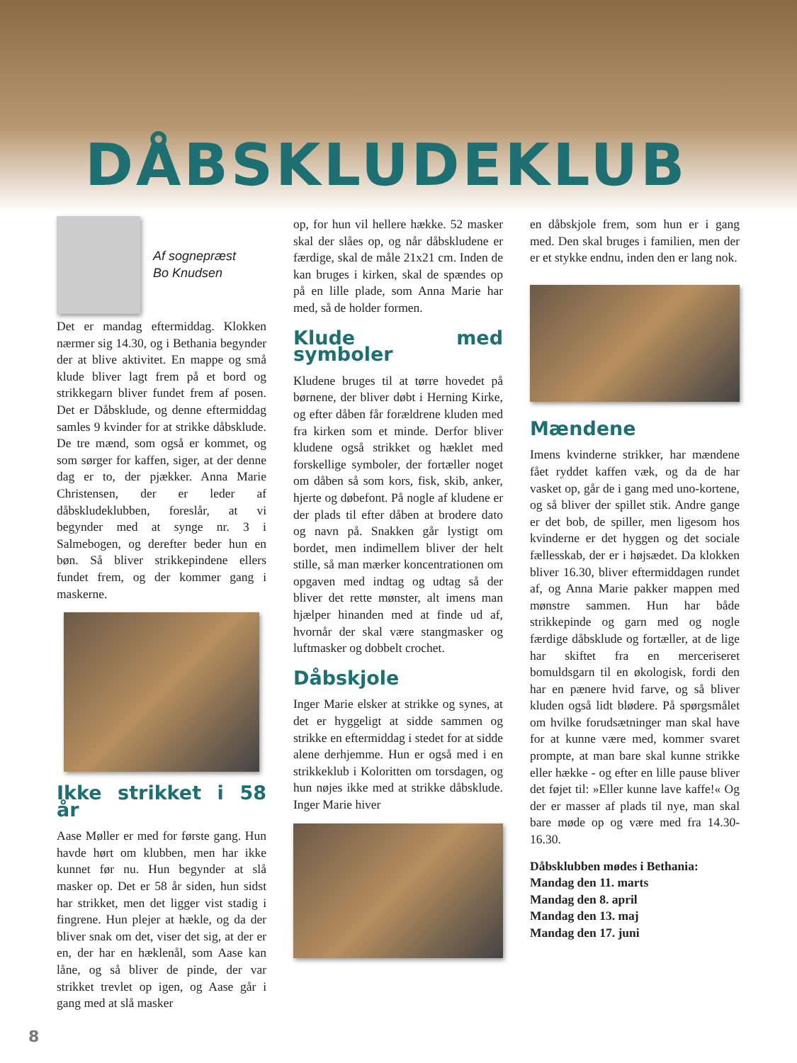DÅBSKLUDEKLUB
Af sognepræst
Bo Knudsen
Det er mandag eftermiddag. Klokken nærmer sig 14.30, og i Bethania begynder der at blive aktivitet. En mappe og små klude bliver lagt frem på et bord og strikkegarn bliver fundet frem af posen. Det er Dåbsklude, og denne eftermiddag samles 9 kvinder for at strikke dåbsklude. De tre mænd, som også er kommet, og som sørger for kaffen, siger, at der denne dag er to, der pjækker. Anna Marie Christensen, der er leder af dåbskludeklubben, foreslår, at vi begynder med at synge nr. 3 i Salmebogen, og derefter beder hun en bøn. Så bliver strikkepindene ellers fundet frem, og der kommer gang i maskerne.
Ikke strikket i 58 år
Aase Møller er med for første gang. Hun havde hørt om klubben, men har ikke kunnet før nu. Hun begynder at slå masker op. Det er 58 år siden, hun sidst har strikket, men det ligger vist stadig i fingrene. Hun plejer at hækle, og da der bliver snak om det, viser det sig, at der er en, der har en hæklenål, som Aase kan låne, og så bliver de pinde, der var strikket trevlet op igen, og Aase går i gang med at slå masker
op, for hun vil hellere hække. 52 masker skal der slåes op, og når dåbskludene er færdige, skal de måle 21x21 cm. Inden de kan bruges i kirken, skal de spændes op på en lille plade, som Anna Marie har med, så de holder formen.
Klude med symboler
Kludene bruges til at tørre hovedet på børnene, der bliver døbt i Herning Kirke, og efter dåben får forældrene kluden med fra kirken som et minde. Derfor bliver kludene også strikket og hæklet med forskellige symboler, der fortæller noget om dåben så som kors, fisk, skib, anker, hjerte og døbefont. På nogle af kludene er der plads til efter dåben at brodere dato og navn på. Snakken går lystigt om bordet, men indimellem bliver der helt stille, så man mærker koncentrationen om opgaven med indtag og udtag så der bliver det rette mønster, alt imens man hjælper hinanden med at finde ud af, hvornår der skal være stangmasker og luftmasker og dobbelt crochet.
Dåbskjole
Inger Marie elsker at strikke og synes, at det er hyggeligt at sidde sammen og strikke en eftermiddag i stedet for at sidde alene derhjemme. Hun er også med i en strikkeklub i Koloritten om torsdagen, og hun nøjes ikke med at strikke dåbsklude. Inger Marie hiver
en dåbskjole frem, som hun er i gang med. Den skal bruges i familien, men der er et stykke endnu, inden den er lang nok.
Mændene
Imens kvinderne strikker, har mændene fået ryddet kaffen væk, og da de har vasket op, går de i gang med uno-kortene, og så bliver der spillet stik. Andre gange er det bob, de spiller, men ligesom hos kvinderne er det hyggen og det sociale fællesskab, der er i højsædet. Da klokken bliver 16.30, bliver eftermiddagen rundet af, og Anna Marie pakker mappen med mønstre sammen. Hun har både strikkepinde og garn med og nogle færdige dåbsklude og fortæller, at de lige har skiftet fra en merceriseret bomuldsgarn til en økologisk, fordi den har en pænere hvid farve, og så bliver kluden også lidt blødere. På spørgsmålet om hvilke forudsætninger man skal have for at kunne være med, kommer svaret prompte, at man bare skal kunne strikke eller hække - og efter en lille pause bliver det føjet til: »Eller kunne lave kaffe!« Og der er masser af plads til nye, man skal bare møde op og være med fra 14.30-16.30.
Dåbsklubben mødes i Bethania:
Mandag den 11. marts
Mandag den 8. april
Mandag den 13. maj
Mandag den 17. juni
8